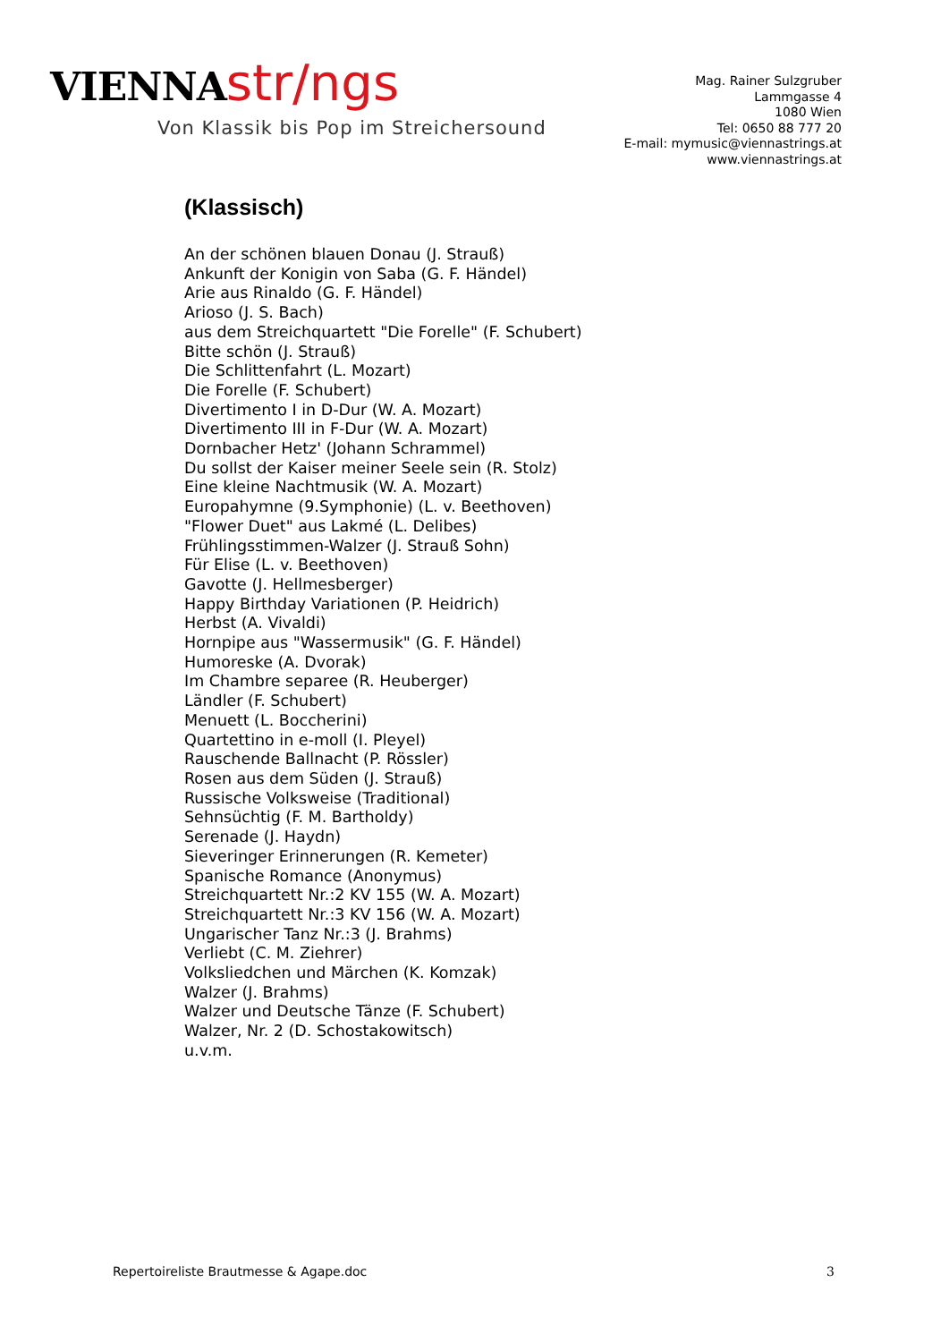VIENNA str/ngs
Von Klassik bis Pop im Streichersound
Mag. Rainer Sulzgruber
Lammgasse 4
1080 Wien
Tel: 0650 88 777 20
E-mail: mymusic@viennastrings.at
www.viennastrings.at
(Klassisch)
An der schönen blauen Donau (J. Strauß)
Ankunft der Konigin von Saba (G. F. Händel)
Arie aus Rinaldo (G. F. Händel)
Arioso (J. S. Bach)
aus dem Streichquartett "Die Forelle" (F. Schubert)
Bitte schön (J. Strauß)
Die Schlittenfahrt (L. Mozart)
Die Forelle (F. Schubert)
Divertimento I in D-Dur (W. A. Mozart)
Divertimento III in F-Dur (W. A. Mozart)
Dornbacher Hetz' (Johann Schrammel)
Du sollst der Kaiser meiner Seele sein (R. Stolz)
Eine kleine Nachtmusik (W. A. Mozart)
Europahymne (9.Symphonie) (L. v. Beethoven)
"Flower Duet" aus Lakmé (L. Delibes)
Frühlingsstimmen-Walzer (J. Strauß Sohn)
Für Elise (L. v. Beethoven)
Gavotte (J. Hellmesberger)
Happy Birthday Variationen (P. Heidrich)
Herbst (A. Vivaldi)
Hornpipe aus "Wassermusik" (G. F. Händel)
Humoreske (A. Dvorak)
Im Chambre separee (R. Heuberger)
Ländler (F. Schubert)
Menuett (L. Boccherini)
Quartettino in e-moll (I. Pleyel)
Rauschende Ballnacht (P. Rössler)
Rosen aus dem Süden (J. Strauß)
Russische Volksweise (Traditional)
Sehnsüchtig (F. M. Bartholdy)
Serenade (J. Haydn)
Sieveringer Erinnerungen (R. Kemeter)
Spanische Romance (Anonymus)
Streichquartett Nr.:2 KV 155 (W. A. Mozart)
Streichquartett Nr.:3 KV 156 (W. A. Mozart)
Ungarischer Tanz Nr.:3 (J. Brahms)
Verliebt (C. M. Ziehrer)
Volksliedchen und Märchen (K. Komzak)
Walzer (J. Brahms)
Walzer und Deutsche Tänze (F. Schubert)
Walzer, Nr. 2 (D. Schostakowitsch)
u.v.m.
Repertoireliste Brautmesse & Agape.doc 3